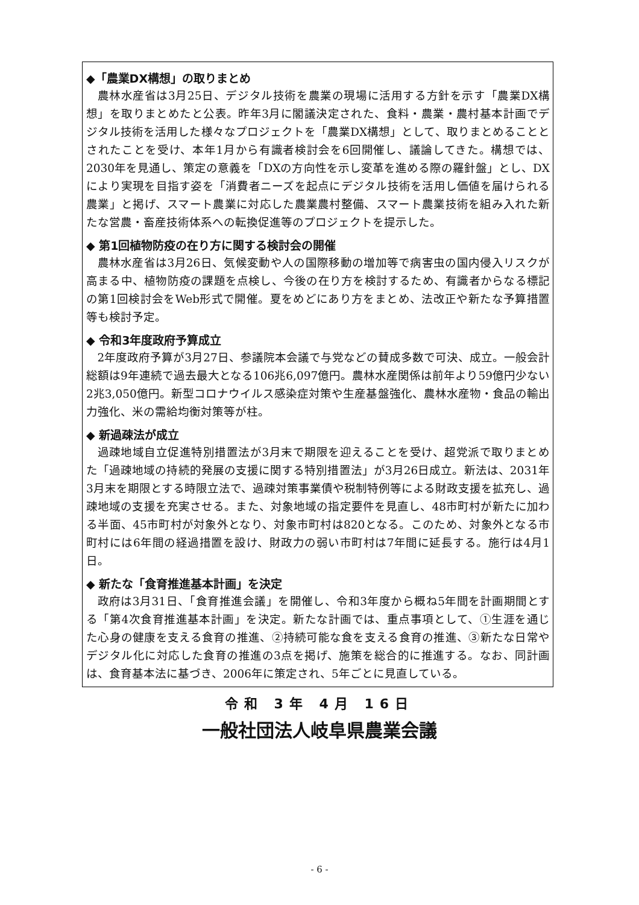◆「農業DX構想」の取りまとめ
農林水産省は3月25日、デジタル技術を農業の現場に活用する方針を示す「農業DX構想」を取りまとめたと公表。昨年3月に閣議決定された、食料・農業・農村基本計画でデジタル技術を活用した様々なプロジェクトを「農業DX構想」として、取りまとめることとされたことを受け、本年1月から有識者検討会を6回開催し、議論してきた。構想では、2030年を見通し、策定の意義を「DXの方向性を示し変革を進める際の羅針盤」とし、DXにより実現を目指す姿を「消費者ニーズを起点にデジタル技術を活用し価値を届けられる農業」と掲げ、スマート農業に対応した農業農村整備、スマート農業技術を組み入れた新たな営農・畜産技術体系への転換促進等のプロジェクトを提示した。
◆ 第1回植物防疫の在り方に関する検討会の開催
農林水産省は3月26日、気候変動や人の国際移動の増加等で病害虫の国内侵入リスクが高まる中、植物防疫の課題を点検し、今後の在り方を検討するため、有識者からなる標記の第1回検討会をWeb形式で開催。夏をめどにあり方をまとめ、法改正や新たな予算措置等も検討予定。
◆ 令和3年度政府予算成立
2年度政府予算が3月27日、参議院本会議で与党などの賛成多数で可決、成立。一般会計総額は9年連続で過去最大となる106兆6,097億円。農林水産関係は前年より59億円少ない2兆3,050億円。新型コロナウイルス感染症対策や生産基盤強化、農林水産物・食品の輸出力強化、米の需給均衡対策等が柱。
◆ 新過疎法が成立
過疎地域自立促進特別措置法が3月末で期限を迎えることを受け、超党派で取りまとめた「過疎地域の持続的発展の支援に関する特別措置法」が3月26日成立。新法は、2031年3月末を期限とする時限立法で、過疎対策事業債や税制特例等による財政支援を拡充し、過疎地域の支援を充実させる。また、対象地域の指定要件を見直し、48市町村が新たに加わる半面、45市町村が対象外となり、対象市町村は820となる。このため、対象外となる市町村には6年間の経過措置を設け、財政力の弱い市町村は7年間に延長する。施行は4月1日。
◆ 新たな「食育推進基本計画」を決定
政府は3月31日、「食育推進会議」を開催し、令和3年度から概ね5年間を計画期間とする「第4次食育推進基本計画」を決定。新たな計画では、重点事項として、①生涯を通じた心身の健康を支える食育の推進、②持続可能な食を支える食育の推進、③新たな日常やデジタル化に対応した食育の推進の3点を掲げ、施策を総合的に推進する。なお、同計画は、食育基本法に基づき、2006年に策定され、5年ごとに見直している。
令和 3年 4月 16日
一般社団法人岐阜県農業会議
- 6 -